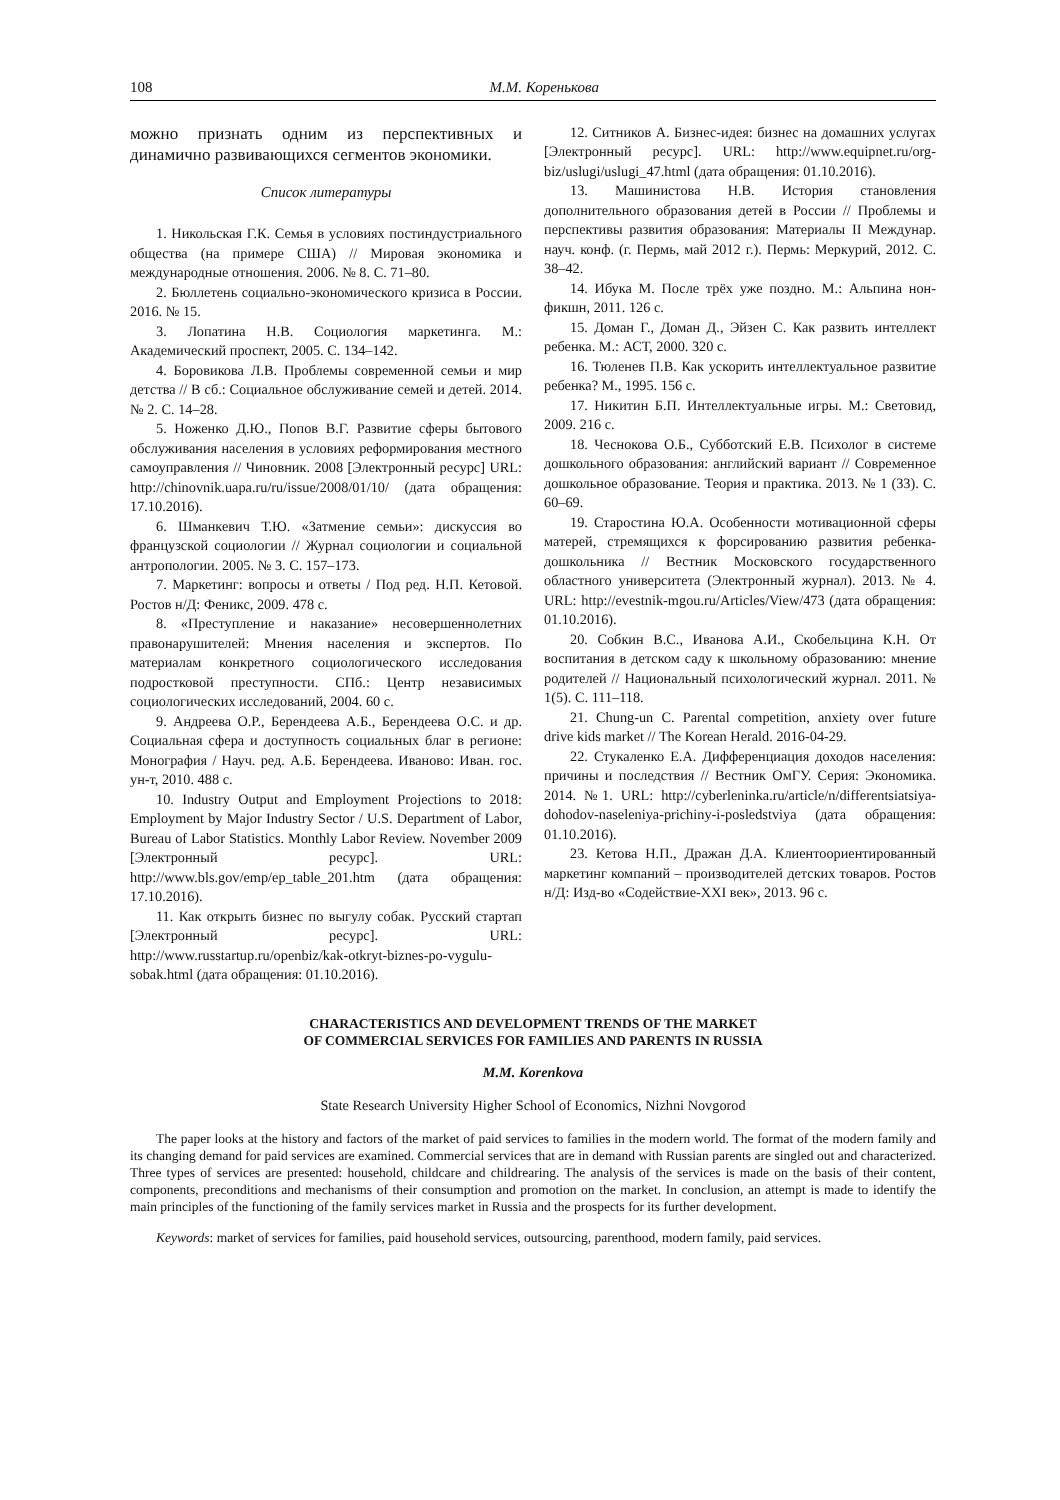108 М.М. Коренькова
можно признать одним из перспективных и динамично развивающихся сегментов экономики.
Список литературы
1. Никольская Г.К. Семья в условиях постиндустриального общества (на примере США) // Мировая экономика и международные отношения. 2006. № 8. С. 71–80.
2. Бюллетень социально-экономического кризиса в России. 2016. № 15.
3. Лопатина Н.В. Социология маркетинга. М.: Академический проспект, 2005. С. 134–142.
4. Боровикова Л.В. Проблемы современной семьи и мир детства // В сб.: Социальное обслуживание семей и детей. 2014. № 2. С. 14–28.
5. Ноженко Д.Ю., Попов В.Г. Развитие сферы бытового обслуживания населения в условиях реформирования местного самоуправления // Чиновник. 2008 [Электронный ресурс] URL: http://chinovnik.uapa.ru/ru/issue/2008/01/10/ (дата обращения: 17.10.2016).
6. Шманкевич Т.Ю. «Затмение семьи»: дискуссия во французской социологии // Журнал социологии и социальной антропологии. 2005. № 3. С. 157–173.
7. Маркетинг: вопросы и ответы / Под ред. Н.П. Кетовой. Ростов н/Д: Феникс, 2009. 478 с.
8. «Преступление и наказание» несовершеннолетних правонарушителей: Мнения населения и экспертов. По материалам конкретного социологического исследования подростковой преступности. СПб.: Центр независимых социологических исследований, 2004. 60 с.
9. Андреева О.Р., Берендеева А.Б., Берендеева О.С. и др. Социальная сфера и доступность социальных благ в регионе: Монография / Науч. ред. А.Б. Берендеева. Иваново: Иван. гос. ун-т, 2010. 488 с.
10. Industry Output and Employment Projections to 2018: Employment by Major Industry Sector / U.S. Department of Labor, Bureau of Labor Statistics. Monthly Labor Review. November 2009 [Электронный ресурс]. URL: http://www.bls.gov/emp/ep_table_201.htm (дата обращения: 17.10.2016).
11. Как открыть бизнес по выгулу собак. Русский стартап [Электронный ресурс]. URL: http://www.russtartup.ru/openbiz/kak-otkryt-biznes-po-vygulu-sobak.html (дата обращения: 01.10.2016).
12. Ситников А. Бизнес-идея: бизнес на домашних услугах [Электронный ресурс]. URL: http://www.equipnet.ru/org-biz/uslugi/uslugi_47.html (дата обращения: 01.10.2016).
13. Машинистова Н.В. История становления дополнительного образования детей в России // Проблемы и перспективы развития образования: Материалы II Междунар. науч. конф. (г. Пермь, май 2012 г.). Пермь: Меркурий, 2012. С. 38–42.
14. Ибука М. После трёх уже поздно. М.: Альпина нон-фикшн, 2011. 126 с.
15. Доман Г., Доман Д., Эйзен С. Как развить интеллект ребенка. М.: АСТ, 2000. 320 с.
16. Тюленев П.В. Как ускорить интеллектуальное развитие ребенка? М., 1995. 156 с.
17. Никитин Б.П. Интеллектуальные игры. М.: Световид, 2009. 216 с.
18. Чеснокова О.Б., Субботский Е.В. Психолог в системе дошкольного образования: английский вариант // Современное дошкольное образование. Теория и практика. 2013. № 1 (33). С. 60–69.
19. Старостина Ю.А. Особенности мотивационной сферы матерей, стремящихся к форсированию развития ребенка-дошкольника // Вестник Московского государственного областного университета (Электронный журнал). 2013. № 4. URL: http://evestnik-mgou.ru/Articles/View/473 (дата обращения: 01.10.2016).
20. Собкин В.С., Иванова А.И., Скобельцина К.Н. От воспитания в детском саду к школьному образованию: мнение родителей // Национальный психологический журнал. 2011. № 1(5). С. 111–118.
21. Chung-un C. Parental competition, anxiety over future drive kids market // The Korean Herald. 2016-04-29.
22. Стукаленко Е.А. Дифференциация доходов населения: причины и последствия // Вестник ОмГУ. Серия: Экономика. 2014. №1. URL: http://cyberleninka.ru/article/n/differentsiatsiya-dohodov-naseleniya-prichiny-i-posledstviya (дата обращения: 01.10.2016).
23. Кетова Н.П., Дражан Д.А. Клиентоориентированный маркетинг компаний – производителей детских товаров. Ростов н/Д: Изд-во «Содействие-XXI век», 2013. 96 с.
CHARACTERISTICS AND DEVELOPMENT TRENDS OF THE MARKET
OF COMMERCIAL SERVICES FOR FAMILIES AND PARENTS IN RUSSIA
M.M. Korenkova
State Research University Higher School of Economics, Nizhni Novgorod
The paper looks at the history and factors of the market of paid services to families in the modern world. The format of the modern family and its changing demand for paid services are examined. Commercial services that are in demand with Russian parents are singled out and characterized. Three types of services are presented: household, childcare and childrearing. The analysis of the services is made on the basis of their content, components, preconditions and mechanisms of their consumption and promotion on the market. In conclusion, an attempt is made to identify the main principles of the functioning of the family services market in Russia and the prospects for its further development.
Keywords: market of services for families, paid household services, outsourcing, parenthood, modern family, paid services.